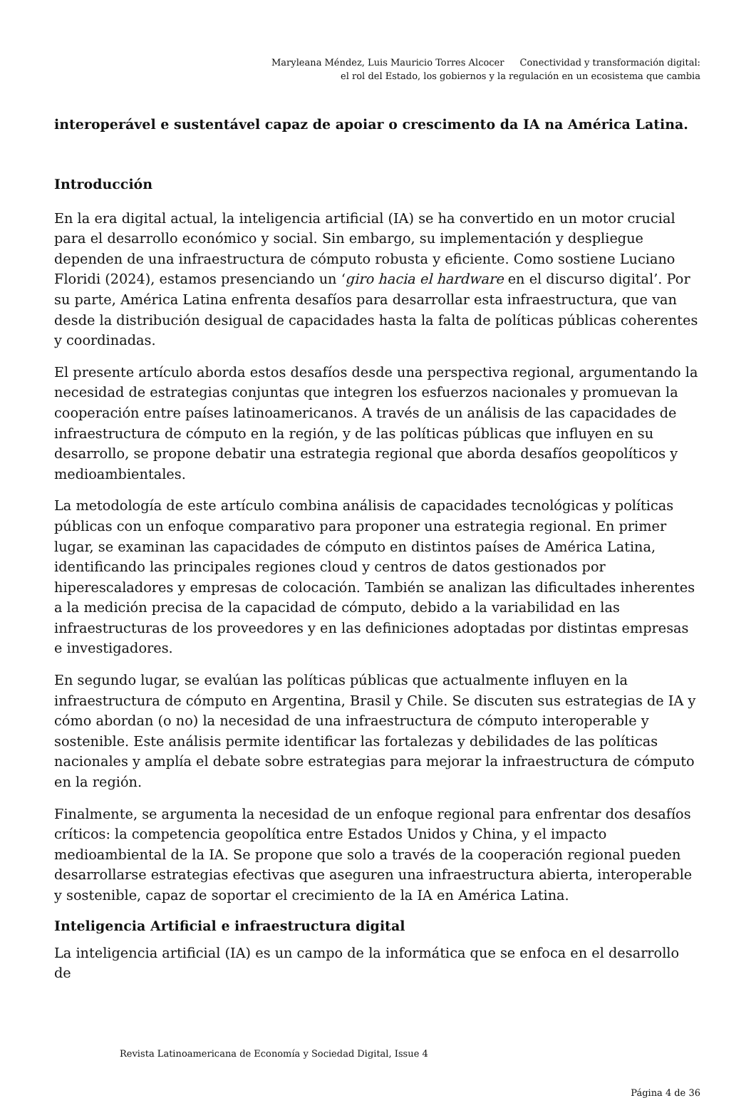Maryleana Méndez, Luis Mauricio Torres Alcocer Conectividad y transformación digital: el rol del Estado, los gobiernos y la regulación en un ecosistema que cambia
interoperável e sustentável capaz de apoiar o crescimento da IA na América Latina.
Introducción
En la era digital actual, la inteligencia artificial (IA) se ha convertido en un motor crucial para el desarrollo económico y social. Sin embargo, su implementación y despliegue dependen de una infraestructura de cómputo robusta y eficiente. Como sostiene Luciano Floridi (2024), estamos presenciando un ‘giro hacia el hardware en el discurso digital’. Por su parte, América Latina enfrenta desafíos para desarrollar esta infraestructura, que van desde la distribución desigual de capacidades hasta la falta de políticas públicas coherentes y coordinadas.
El presente artículo aborda estos desafíos desde una perspectiva regional, argumentando la necesidad de estrategias conjuntas que integren los esfuerzos nacionales y promuevan la cooperación entre países latinoamericanos. A través de un análisis de las capacidades de infraestructura de cómputo en la región, y de las políticas públicas que influyen en su desarrollo, se propone debatir una estrategia regional que aborda desafíos geopolíticos y medioambientales.
La metodología de este artículo combina análisis de capacidades tecnológicas y políticas públicas con un enfoque comparativo para proponer una estrategia regional. En primer lugar, se examinan las capacidades de cómputo en distintos países de América Latina, identificando las principales regiones cloud y centros de datos gestionados por hiperescaladores y empresas de colocación. También se analizan las dificultades inherentes a la medición precisa de la capacidad de cómputo, debido a la variabilidad en las infraestructuras de los proveedores y en las definiciones adoptadas por distintas empresas e investigadores.
En segundo lugar, se evalúan las políticas públicas que actualmente influyen en la infraestructura de cómputo en Argentina, Brasil y Chile. Se discuten sus estrategias de IA y cómo abordan (o no) la necesidad de una infraestructura de cómputo interoperable y sostenible. Este análisis permite identificar las fortalezas y debilidades de las políticas nacionales y amplía el debate sobre estrategias para mejorar la infraestructura de cómputo en la región.
Finalmente, se argumenta la necesidad de un enfoque regional para enfrentar dos desafíos críticos: la competencia geopolítica entre Estados Unidos y China, y el impacto medioambiental de la IA. Se propone que solo a través de la cooperación regional pueden desarrollarse estrategias efectivas que aseguren una infraestructura abierta, interoperable y sostenible, capaz de soportar el crecimiento de la IA en América Latina.
Inteligencia Artificial e infraestructura digital
La inteligencia artificial (IA) es un campo de la informática que se enfoca en el desarrollo de
Revista Latinoamericana de Economía y Sociedad Digital, Issue 4
Página 4 de 36